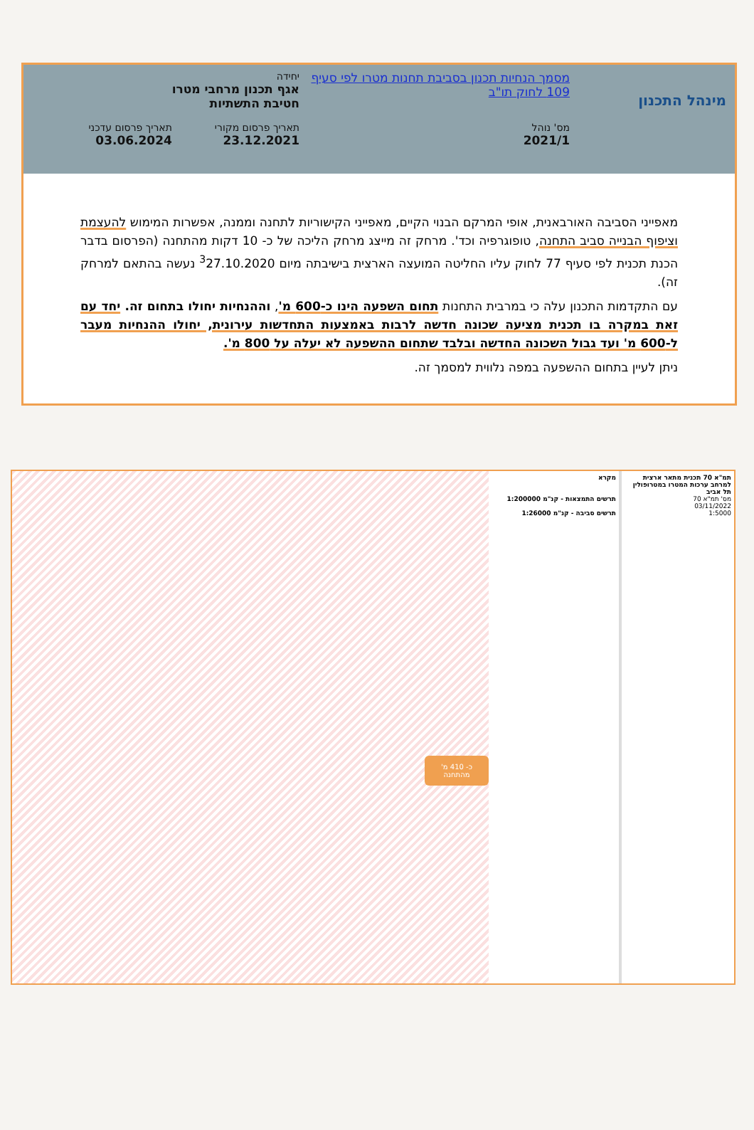מינהל התכנון
מסמך הנחיות תכנון בסביבת תחנות מטרו לפי סעיף 109 לחוק תו"ב
מס' נוהל
2021/1
יחידה
אגף תכנון מרחבי מטרו
חטיבת התשתיות
תאריך פרסום מקורי
23.12.2021
תאריך פרסום עדכני
03.06.2024
מאפייני הסביבה האורבאנית, אופי המרקם הבנוי הקיים, מאפייני הקישוריות לתחנה וממנה, אפשרות המימוש להעצמת וציפוף הבנייה סביב התחנה, טופוגרפיה וכד'. מרחק זה מייצג מרחק הליכה של כ- 10 דקות מהתחנה (הפרסום בדבר הכנת תכנית לפי סעיף 77 לחוק עליו החליטה המועצה הארצית בישיבתה מיום <sup>3</sup>27.10.2020 נעשה בהתאם למרחק זה).
עם התקדמות התכנון עלה כי במרבית התחנות תחום השפעה הינו כ-600 מ', וההנחיות יחולו בתחום זה. יחד עם זאת במקרה בו תכנית מציעה שכונה חדשה לרבות באמצעות התחדשות עירונית, יחולו ההנחיות מעבר ל-600 מ' ועד גבול השכונה החדשה ובלבד שתחום ההשפעה לא יעלה על 800 מ'.
ניתן לעיין בתחום ההשפעה במפה נלווית למסמך זה.
תמ"א 70 תכנית מתאר ארצית למרחב ערכות המטרו במטרופולין תל אביב
מס' תמ"א 70
03/11/2022
1:5000
מקרא
תרשים התמצאות - קנ"מ 1:200000
תרשים סביבה - קנ"מ 1:26000
כ- 410 מ' מהתחנה